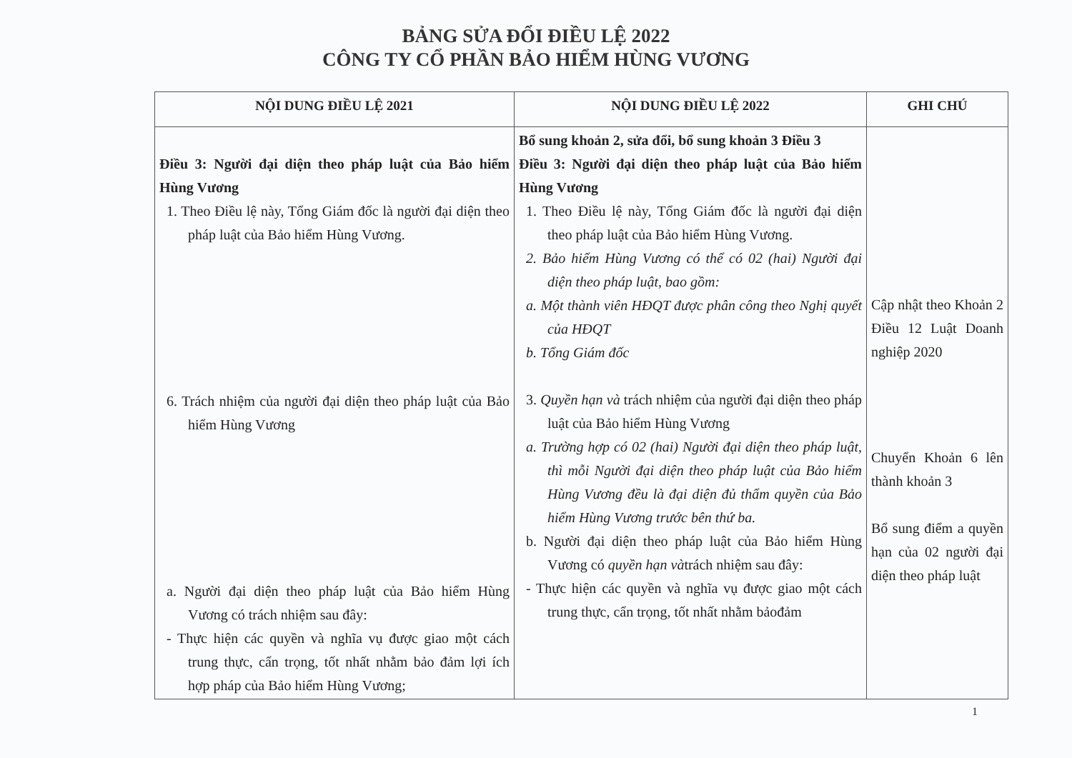BẢNG SỬA ĐỔI ĐIỀU LỆ 2022
CÔNG TY CỔ PHẦN BẢO HIỂM HÙNG VƯƠNG
| NỘI DUNG ĐIỀU LỆ 2021 | NỘI DUNG ĐIỀU LỆ 2022 | GHI CHÚ |
| --- | --- | --- |
| Điều 3: Người đại diện theo pháp luật của Bảo hiểm Hùng Vương 1. Theo Điều lệ này, Tổng Giám đốc là người đại diện theo pháp luật của Bảo hiểm Hùng Vương. 6. Trách nhiệm của người đại diện theo pháp luật của Bảo hiểm Hùng Vương a. Người đại diện theo pháp luật của Bảo hiểm Hùng Vương có trách nhiệm sau đây: - Thực hiện các quyền và nghĩa vụ được giao một cách trung thực, cẩn trọng, tốt nhất nhằm bảo đảm lợi ích hợp pháp của Bảo hiểm Hùng Vương; | Bổ sung khoản 2, sửa đổi, bổ sung khoản 3 Điều 3 Điều 3: Người đại diện theo pháp luật của Bảo hiểm Hùng Vương 1. Theo Điều lệ này, Tổng Giám đốc là người đại diện theo pháp luật của Bảo hiểm Hùng Vương. 2. Bảo hiểm Hùng Vương có thể có 02 (hai) Người đại diện theo pháp luật, bao gồm: a. Một thành viên HĐQT được phân công theo Nghị quyết của HĐQT b. Tổng Giám đốc 3. Quyền hạn và trách nhiệm của người đại diện theo pháp luật của Bảo hiểm Hùng Vương a. Trường hợp có 02 (hai) Người đại diện theo pháp luật, thì mỗi Người đại diện theo pháp luật của Bảo hiểm Hùng Vương đều là đại diện đủ thẩm quyền của Bảo hiểm Hùng Vương trước bên thứ ba. b. Người đại diện theo pháp luật của Bảo hiểm Hùng Vương có quyền hạn và trách nhiệm sau đây: - Thực hiện các quyền và nghĩa vụ được giao một cách trung thực, cẩn trọng, tốt nhất nhằm bảođảm | Cập nhật theo Khoản 2 Điều 12 Luật Doanh nghiệp 2020 Chuyển Khoản 6 lên thành khoản 3 Bổ sung điểm a quyền hạn của 02 người đại diện theo pháp luật |
1